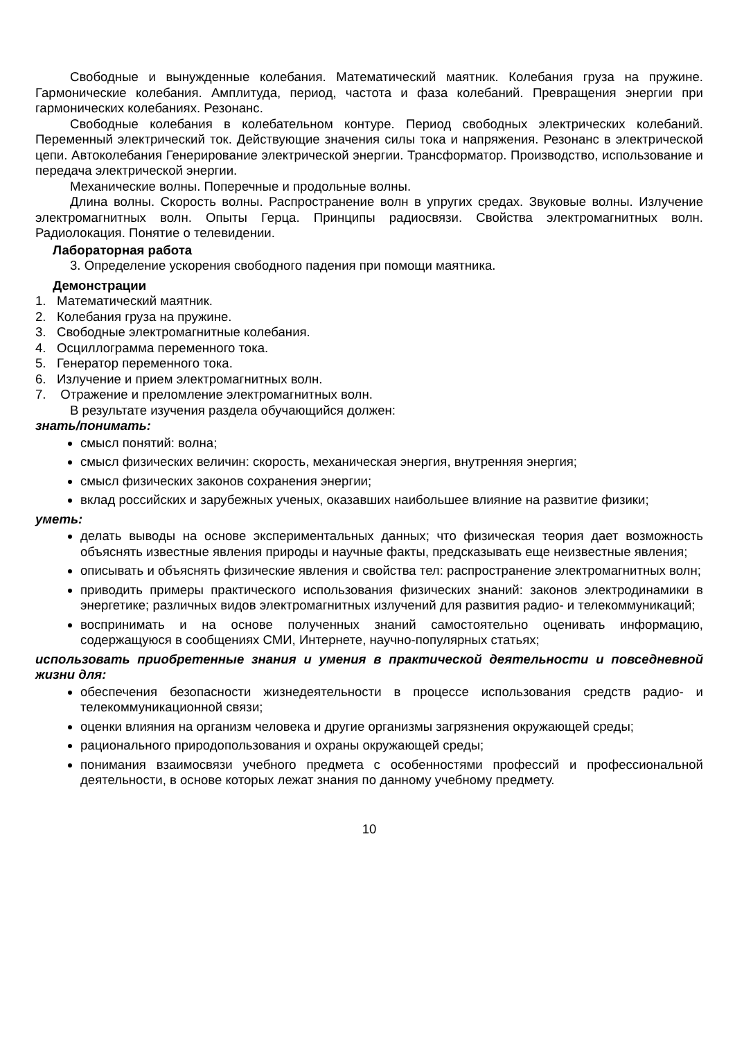Свободные и вынужденные колебания. Математический маятник. Колебания груза на пружине. Гармонические колебания. Амплитуда, период, частота и фаза колебаний. Превращения энергии при гармонических колебаниях. Резонанс.
Свободные колебания в колебательном контуре. Период свободных электрических колебаний. Переменный электрический ток. Действующие значения силы тока и напряжения. Резонанс в электрической цепи. Автоколебания Генерирование электрической энергии. Трансформатор. Производство, использование и передача электрической энергии.
Механические волны. Поперечные и продольные волны.
Длина волны. Скорость волны. Распространение волн в упругих средах. Звуковые волны. Излучение электромагнитных волн. Опыты Герца. Принципы радиосвязи. Свойства электромагнитных волн. Радиолокация. Понятие о телевидении.
Лабораторная работа
3. Определение ускорения свободного падения при помощи маятника.
Демонстрации
1. Математический маятник.
2. Колебания груза на пружине.
3. Свободные электромагнитные колебания.
4. Осциллограмма переменного тока.
5. Генератор переменного тока.
6. Излучение и прием электромагнитных волн.
7. Отражение и преломление электромагнитных волн.
В результате изучения раздела обучающийся должен:
знать/понимать:
смысл понятий: волна;
смысл физических величин: скорость, механическая энергия, внутренняя энергия;
смысл физических законов сохранения энергии;
вклад российских и зарубежных ученых, оказавших наибольшее влияние на развитие физики;
уметь:
делать выводы на основе экспериментальных данных; что физическая теория дает возможность объяснять известные явления природы и научные факты, предсказывать еще неизвестные явления;
описывать и объяснять физические явления и свойства тел: распространение электромагнитных волн;
приводить примеры практического использования физических знаний: законов электродинамики в энергетике; различных видов электромагнитных излучений для развития радио- и телекоммуникаций;
воспринимать и на основе полученных знаний самостоятельно оценивать информацию, содержащуюся в сообщениях СМИ, Интернете, научно-популярных статьях;
использовать приобретенные знания и умения в практической деятельности и повседневной жизни для:
обеспечения безопасности жизнедеятельности в процессе использования средств радио- и телекоммуникационной связи;
оценки влияния на организм человека и другие организмы загрязнения окружающей среды;
рационального природопользования и охраны окружающей среды;
понимания взаимосвязи учебного предмета с особенностями профессий и профессиональной деятельности, в основе которых лежат знания по данному учебному предмету.
10